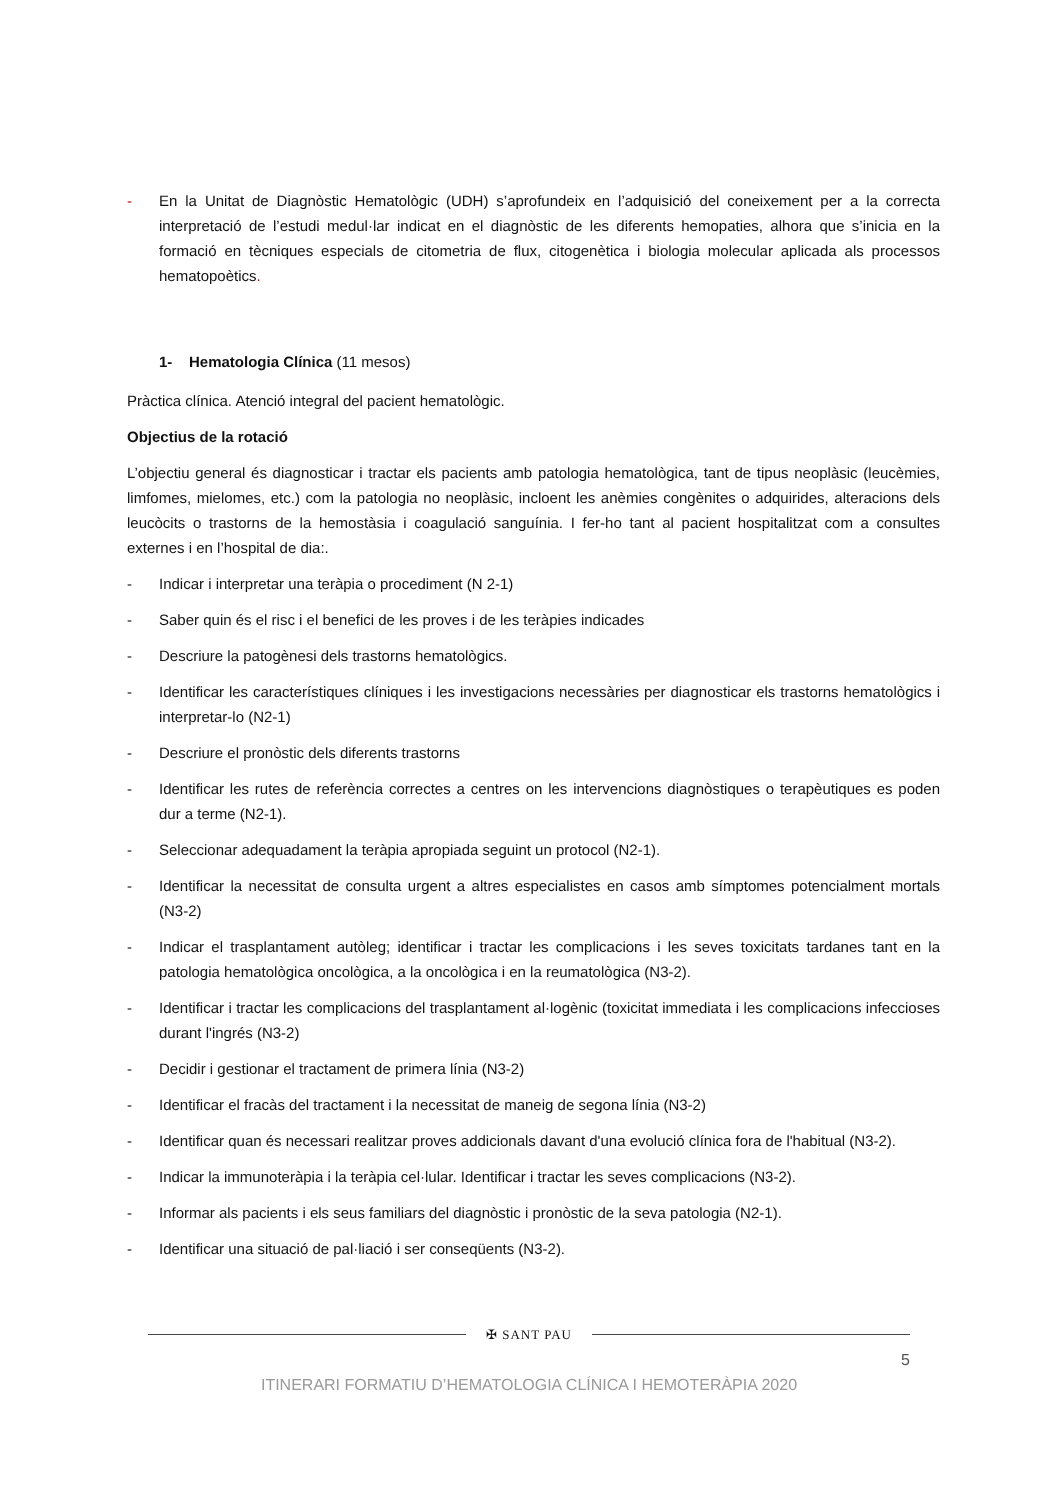- En la Unitat de Diagnòstic Hematològic (UDH) s’aprofundeix en l’adquisició del coneixement per a la correcta interpretació de l’estudi medul·lar indicat en el diagnòstic de les diferents hemopaties, alhora que s’inicia en la formació en tècniques especials de citometria de flux, citogenètica i biologia molecular aplicada als processos hematopoètics.
1- Hematologia Clínica (11 mesos)
Pràctica clínica. Atenció integral del pacient hematològic.
Objectius de la rotació
L’objectiu general és diagnosticar i tractar els pacients amb patologia hematològica, tant de tipus neoplàsic (leucèmies, limfomes, mielomes, etc.) com la patologia no neoplàsic, incloent les anèmies congènites o adquirides, alteracions dels leucòcits o trastorns de la hemostàsia i coagulació sanguínia. I fer-ho tant al pacient hospitalitzat com a consultes externes i en l’hospital de dia:.
- Indicar i interpretar una teràpia o procediment (N 2-1)
- Saber quin és el risc i el benefici de les proves i de les teràpies indicades
- Descriure la patogènesi dels trastorns hematològics.
- Identificar les característiques clíniques i les investigacions necessàries per diagnosticar els trastorns hematològics i interpretar-lo (N2-1)
- Descriure el pronòstic dels diferents trastorns
- Identificar les rutes de referència correctes a centres on les intervencions diagnòstiques o terapèutiques es poden dur a terme (N2-1).
- Seleccionar adequadament la teràpia apropiada seguint un protocol (N2-1).
- Identificar la necessitat de consulta urgent a altres especialistes en casos amb símptomes potencialment mortals (N3-2)
- Indicar el trasplantament autòleg; identificar i tractar les complicacions i les seves toxicitats tardanes tant en la patologia hematològica oncològica, a la oncològica i en la reumatològica (N3-2).
- Identificar i tractar les complicacions del trasplantament al·logènic (toxicitat immediata i les complicacions infeccioses durant l'ingrés (N3-2)
- Decidir i gestionar el tractament de primera línia (N3-2)
- Identificar el fracàs del tractament i la necessitat de maneig de segona línia (N3-2)
- Identificar quan és necessari realitzar proves addicionals davant d'una evolució clínica fora de l'habitual (N3-2).
- Indicar la immunoteràpia i la teràpia cel·lular. Identificar i tractar les seves complicacions (N3-2).
- Informar als pacients i els seus familiars del diagnòstic i pronòstic de la seva patologia (N2-1).
- Identificar una situació de pal·liació i ser conseqüents (N3-2).
✠ SANT PAU
5
ITINERARI FORMATIU D’HEMATOLOGIA CLÍNICA I HEMOTERÀPIA 2020